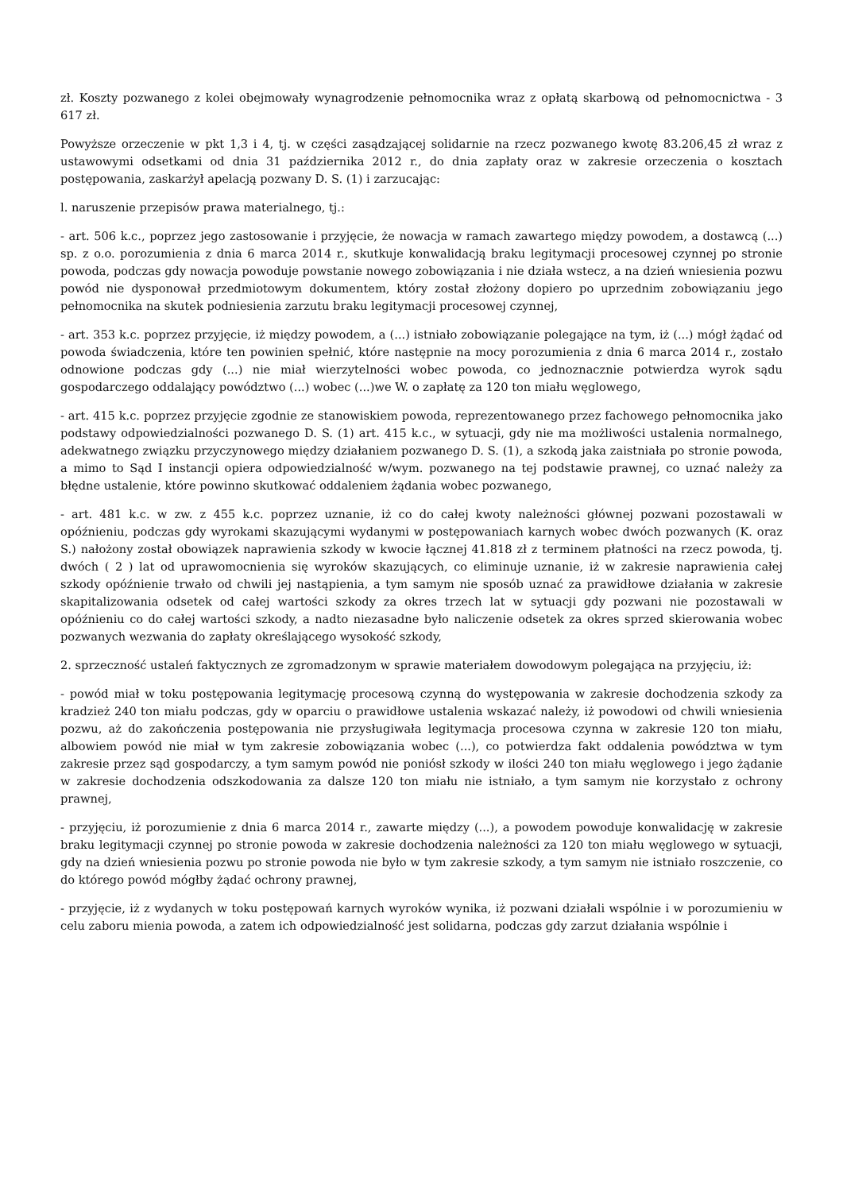zł. Koszty pozwanego z kolei obejmowały wynagrodzenie pełnomocnika wraz z opłatą skarbową od pełnomocnictwa - 3 617 zł.
Powyższe orzeczenie w pkt 1,3 i 4, tj. w części zasądzającej solidarnie na rzecz pozwanego kwotę 83.206,45 zł wraz z ustawowymi odsetkami od dnia 31 października 2012 r., do dnia zapłaty oraz w zakresie orzeczenia o kosztach postępowania, zaskarżył apelacją pozwany D. S. (1) i zarzucając:
l. naruszenie przepisów prawa materialnego, tj.:
- art. 506 k.c., poprzez jego zastosowanie i przyjęcie, że nowacja w ramach zawartego między powodem, a dostawcą (...) sp. z o.o. porozumienia z dnia 6 marca 2014 r., skutkuje konwalidacją braku legitymacji procesowej czynnej po stronie powoda, podczas gdy nowacja powoduje powstanie nowego zobowiązania i nie działa wstecz, a na dzień wniesienia pozwu powód nie dysponował przedmiotowym dokumentem, który został złożony dopiero po uprzednim zobowiązaniu jego pełnomocnika na skutek podniesienia zarzutu braku legitymacji procesowej czynnej,
- art. 353 k.c. poprzez przyjęcie, iż między powodem, a (...) istniało zobowiązanie polegające na tym, iż (...) mógł żądać od powoda świadczenia, które ten powinien spełnić, które następnie na mocy porozumienia z dnia 6 marca 2014 r., zostało odnowione podczas gdy (...) nie miał wierzytelności wobec powoda, co jednoznacznie potwierdza wyrok sądu gospodarczego oddalający powództwo (...) wobec (...)we W. o zapłatę za 120 ton miału węglowego,
- art. 415 k.c. poprzez przyjęcie zgodnie ze stanowiskiem powoda, reprezentowanego przez fachowego pełnomocnika jako podstawy odpowiedzialności pozwanego D. S. (1) art. 415 k.c., w sytuacji, gdy nie ma możliwości ustalenia normalnego, adekwatnego związku przyczynowego między działaniem pozwanego D. S. (1), a szkodą jaka zaistniała po stronie powoda, a mimo to Sąd I instancji opiera odpowiedzialność w/wym. pozwanego na tej podstawie prawnej, co uznać należy za błędne ustalenie, które powinno skutkować oddaleniem żądania wobec pozwanego,
- art. 481 k.c. w zw. z 455 k.c. poprzez uznanie, iż co do całej kwoty należności głównej pozwani pozostawali w opóźnieniu, podczas gdy wyrokami skazującymi wydanymi w postępowaniach karnych wobec dwóch pozwanych (K. oraz S.) nałożony został obowiązek naprawienia szkody w kwocie łącznej 41.818 zł z terminem płatności na rzecz powoda, tj. dwóch ( 2 ) lat od uprawomocnienia się wyroków skazujących, co eliminuje uznanie, iż w zakresie naprawienia całej szkody opóźnienie trwało od chwili jej nastąpienia, a tym samym nie sposób uznać za prawidłowe działania w zakresie skapitalizowania odsetek od całej wartości szkody za okres trzech lat w sytuacji gdy pozwani nie pozostawali w opóźnieniu co do całej wartości szkody, a nadto niezasadne było naliczenie odsetek za okres sprzed skierowania wobec pozwanych wezwania do zapłaty określającego wysokość szkody,
2. sprzeczność ustaleń faktycznych ze zgromadzonym w sprawie materiałem dowodowym polegająca na przyjęciu, iż:
- powód miał w toku postępowania legitymację procesową czynną do występowania w zakresie dochodzenia szkody za kradzież 240 ton miału podczas, gdy w oparciu o prawidłowe ustalenia wskazać należy, iż powodowi od chwili wniesienia pozwu, aż do zakończenia postępowania nie przysługiwała legitymacja procesowa czynna w zakresie 120 ton miału, albowiem powód nie miał w tym zakresie zobowiązania wobec (...), co potwierdza fakt oddalenia powództwa w tym zakresie przez sąd gospodarczy, a tym samym powód nie poniósł szkody w ilości 240 ton miału węglowego i jego żądanie w zakresie dochodzenia odszkodowania za dalsze 120 ton miału nie istniało, a tym samym nie korzystało z ochrony prawnej,
- przyjęciu, iż porozumienie z dnia 6 marca 2014 r., zawarte między (...), a powodem powoduje konwalidację w zakresie braku legitymacji czynnej po stronie powoda w zakresie dochodzenia należności za 120 ton miału węglowego w sytuacji, gdy na dzień wniesienia pozwu po stronie powoda nie było w tym zakresie szkody, a tym samym nie istniało roszczenie, co do którego powód mógłby żądać ochrony prawnej,
- przyjęcie, iż z wydanych w toku postępowań karnych wyroków wynika, iż pozwani działali wspólnie i w porozumieniu w celu zaboru mienia powoda, a zatem ich odpowiedzialność jest solidarna, podczas gdy zarzut działania wspólnie i